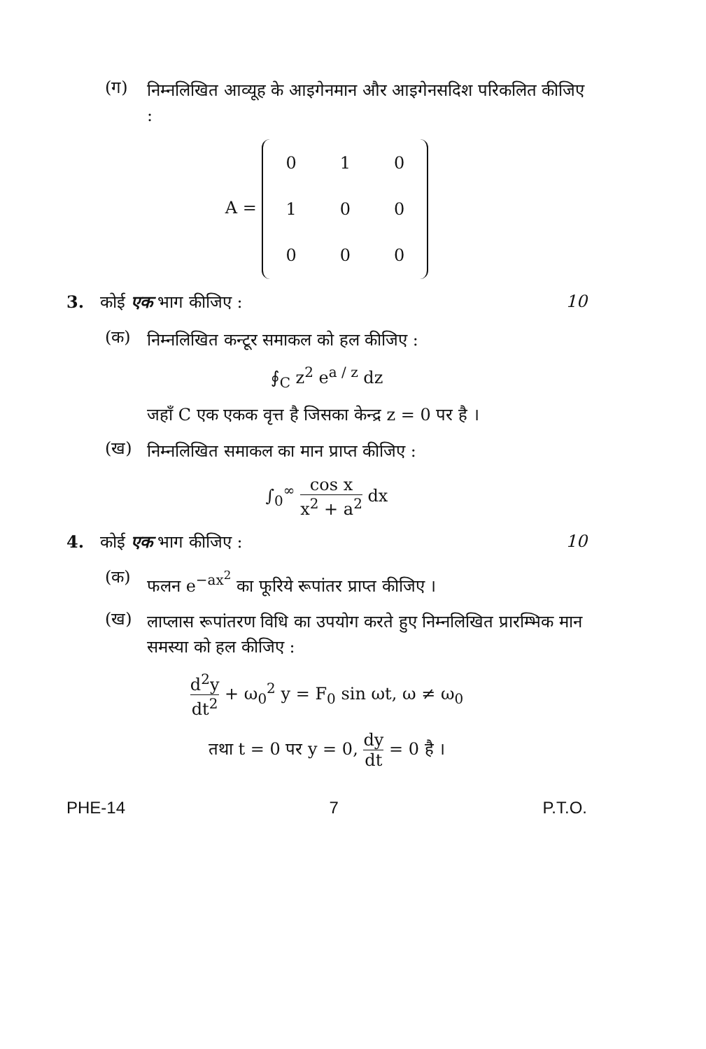(ग)
निम्नलिखित आव्यूह के आइगेनमान और आइगेनसदिश परिकलित कीजिए :
A =
| 0 | 1 | 0 |
| 1 | 0 | 0 |
| 0 | 0 | 0 |
3. कोई एक भाग कीजिए : 10
(क)
निम्नलिखित कन्टूर समाकल को हल कीजिए :
∮<sub>C</sub> z<sup>2</sup> e<sup>a / z</sup> dz
जहाँ C एक एकक वृत्त है जिसका केन्द्र z = 0 पर है ।
(ख)
निम्नलिखित समाकल का मान प्राप्त कीजिए :
∫<sub>0</sub><sup>∞</sup> cos x x<sup>2</sup> + a<sup>2</sup> dx
4. कोई एक भाग कीजिए : 10
(क)
फलन e<sup>−ax<sup>2</sup></sup> का फूरिये रूपांतर प्राप्त कीजिए ।
(ख)
लाप्लास रूपांतरण विधि का उपयोग करते हुए निम्नलिखित प्रारम्भिक मान समस्या को हल कीजिए :
d<sup>2</sup>y dt<sup>2</sup> + ω<sub>0</sub><sup>2</sup> y = F<sub>0</sub> sin ωt, ω ≠ ω<sub>0</sub>
तथा t = 0 पर y = 0, dy dt = 0 है ।
PHE-14 7 P.T.O.